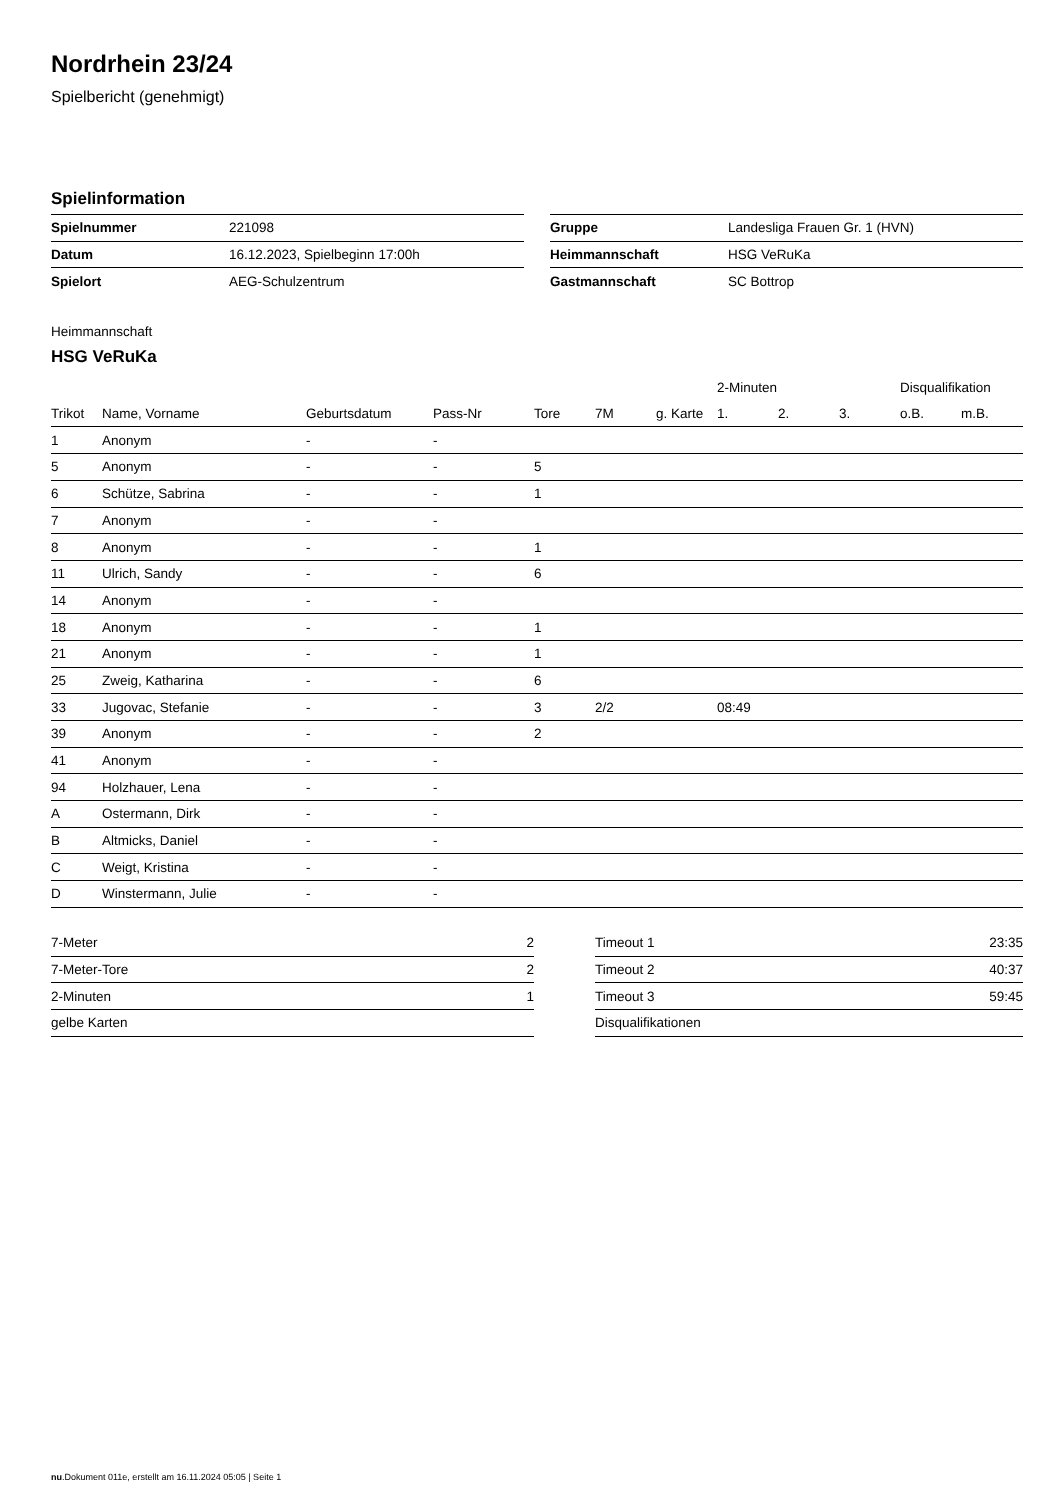Nordrhein 23/24
Spielbericht (genehmigt)
Spielinformation
| Spielnummer | 221098 |
| Datum | 16.12.2023, Spielbeginn 17:00h |
| Spielort | AEG-Schulzentrum |
| Gruppe | Landesliga Frauen Gr. 1 (HVN) |
| Heimmannschaft | HSG VeRuKa |
| Gastmannschaft | SC Bottrop |
Heimmannschaft
HSG VeRuKa
| | | | | | | | 2-Minuten | | | Disqualifikation | |
| --- | --- | --- | --- | --- | --- | --- | --- | --- | --- | --- | --- |
| Trikot | Name, Vorname | Geburtsdatum | Pass-Nr | Tore | 7M | g. Karte | 1. | 2. | 3. | o.B. | m.B. |
| 1 | Anonym | - | - | | | | | | | | |
| 5 | Anonym | - | - | 5 | | | | | | | |
| 6 | Schütze, Sabrina | - | - | 1 | | | | | | | |
| 7 | Anonym | - | - | | | | | | | | |
| 8 | Anonym | - | - | 1 | | | | | | | |
| 11 | Ulrich, Sandy | - | - | 6 | | | | | | | |
| 14 | Anonym | - | - | | | | | | | | |
| 18 | Anonym | - | - | 1 | | | | | | | |
| 21 | Anonym | - | - | 1 | | | | | | | |
| 25 | Zweig, Katharina | - | - | 6 | | | | | | | |
| 33 | Jugovac, Stefanie | - | - | 3 | 2/2 | | 08:49 | | | | |
| 39 | Anonym | - | - | 2 | | | | | | | |
| 41 | Anonym | - | - | | | | | | | | |
| 94 | Holzhauer, Lena | - | - | | | | | | | | |
| A | Ostermann, Dirk | - | - | | | | | | | | |
| B | Altmicks, Daniel | - | - | | | | | | | | |
| C | Weigt, Kristina | - | - | | | | | | | | |
| D | Winstermann, Julie | - | - | | | | | | | | |
| 7-Meter | 2 |
| 7-Meter-Tore | 2 |
| 2-Minuten | 1 |
| gelbe Karten | |
| Timeout 1 | 23:35 |
| Timeout 2 | 40:37 |
| Timeout 3 | 59:45 |
| Disqualifikationen | |
nu.Dokument 011e, erstellt am 16.11.2024 05:05 | Seite 1